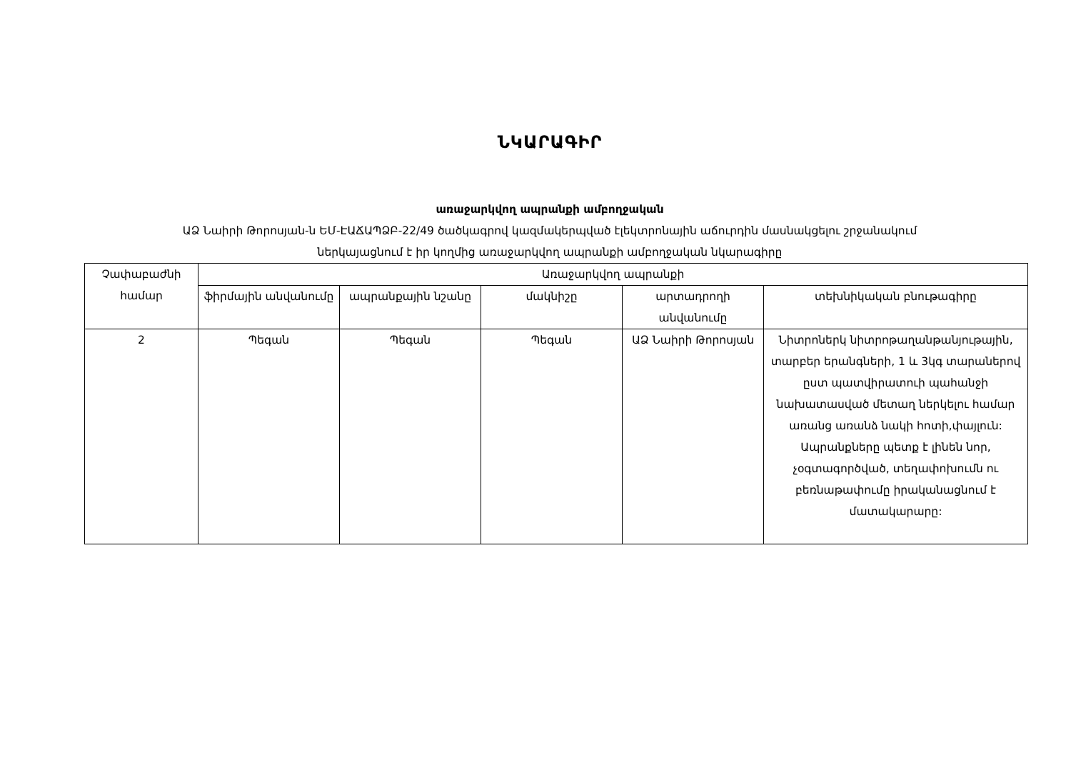ՆԿԱՐԱԳԻՐ
առաջարկվող ապրանքի ամբողջական
ԱՁ Նաիրի Թորոսյան-ն ԵՄ-ԷԱՃԱՊՁԲ-22/49 ծածկագրով կազմակերպված էլեկտրոնային աճուրդին մասնակցելու շրջանակում
ներկայացնում է իր կողմից առաջարկվող ապրանքի ամբողջական նկարագիրը
| Չափաբաժնի համար | Առաջարկվող ապրանքի | | | | |
| --- | --- | --- | --- | --- | --- |
| | ֆիրմային անվանումը | ապրանքային նշանը | մակնիշը | արտադրողի անվանումը | տեխնիկական բնութագիրը |
| 2 | Պեգան | Պեգան | Պեգան | ԱՁ Նաիրի Թորոսյան | Նիտրոներկ նիտրոթաղանթանյութային, տարբեր երանգների, 1 և 3կգ տարաներով ըստ պատվիրատուի պահանջի նախատասված մետաղ ներկելու համար առանց առանձ նակի հոտի,փայլուն: Ապրանքները պետք է լինեն նոր, չօգտագործված, տեղափոխումն ու բեռնաթափումը իրականացնում է մատակարարը: |